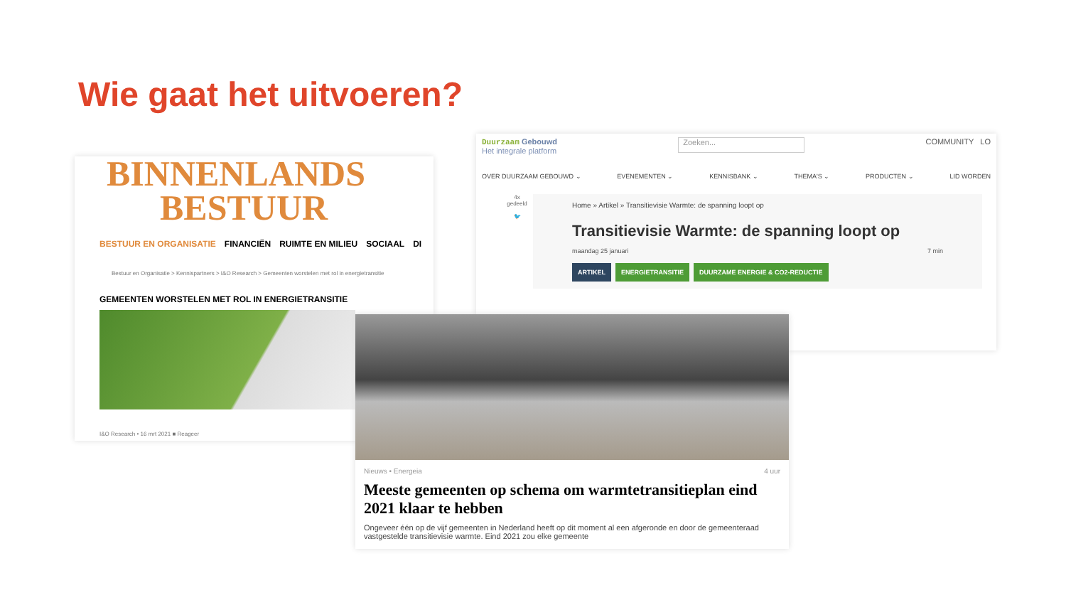Wie gaat het uitvoeren?
BINNENLANDS
BESTUUR
BESTUUR EN ORGANISATIE FINANCIËN RUIMTE EN MILIEU SOCIAAL DI
Bestuur en Organisatie > Kennispartners > I&O Research > Gemeenten worstelen met rol in energietransitie
GEMEENTEN WORSTELEN MET ROL IN ENERGIETRANSITIE
I&O Research • 16 mrt 2021 ■ Reageer
Duurzaam Gebouwd
Het integrale platform
Zoeken...
COMMUNITY LO
OVER DUURZAAM GEBOUWD ⌄ EVENEMENTEN ⌄ KENNISBANK ⌄ THEMA'S ⌄ PRODUCTEN ⌄ LID WORDEN
4x
gedeeld
🐦
Home » Artikel » Transitievisie Warmte: de spanning loopt op
Transitievisie Warmte: de spanning loopt op
maandag 25 januari 7 min
ARTIKEL ENERGIETRANSITIE DUURZAME ENERGIE & CO2-REDUCTIE
Nieuws • Energeia 4 uur
Meeste gemeenten op schema om warmtetransitieplan eind 2021 klaar te hebben
Ongeveer één op de vijf gemeenten in Nederland heeft op dit moment al een afgeronde en door de gemeenteraad vastgestelde transitievisie warmte. Eind 2021 zou elke gemeente